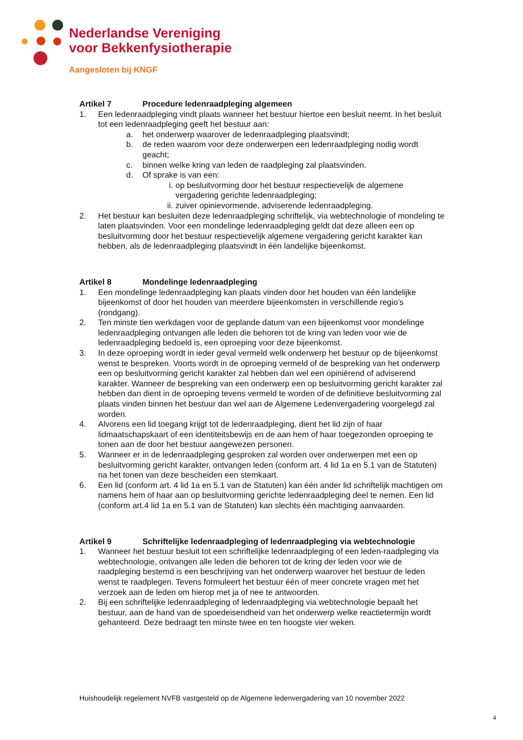Nederlandse Vereniging
voor Bekkenfysiotherapie
Aangesloten bij KNGF
Artikel 7 Procedure ledenraadpleging algemeen
1. Een ledenraadpleging vindt plaats wanneer het bestuur hiertoe een besluit neemt. In het besluit tot een ledenraadpleging geeft het bestuur aan:
a. het onderwerp waarover de ledenraadpleging plaatsvindt;
b. de reden waarom voor deze onderwerpen een ledenraadpleging nodig wordt geacht;
c. binnen welke kring van leden de raadpleging zal plaatsvinden.
d. Of sprake is van een:
i. op besluitvorming door het bestuur respectievelijk de algemene vergadering gerichte ledenraadpleging;
ii. zuiver opinievormende, adviserende ledenraadpleging.
2. Het bestuur kan besluiten deze ledenraadpleging schriftelijk, via webtechnologie of mondeling te laten plaatsvinden. Voor een mondelinge ledenraadpleging geldt dat deze alleen een op besluitvorming door het bestuur respectievelijk algemene vergadering gericht karakter kan hebben, als de ledenraadpleging plaatsvindt in één landelijke bijeenkomst.
Artikel 8 Mondelinge ledenraadpleging
1. Een mondelinge ledenraadpleging kan plaats vinden door het houden van één landelijke bijeenkomst of door het houden van meerdere bijeenkomsten in verschillende regio’s (rondgang).
2. Ten minste tien werkdagen voor de geplande datum van een bijeenkomst voor mondelinge ledenraadpleging ontvangen alle leden die behoren tot de kring van leden voor wie de ledenraadpleging bedoeld is, een oproeping voor deze bijeenkomst.
3. In deze oproeping wordt in ieder geval vermeld welk onderwerp het bestuur op de bijeenkomst wenst te bespreken. Voorts wordt in de oproeping vermeld of de bespreking van het onderwerp een op besluitvorming gericht karakter zal hebben dan wel een opiniërend of adviserend karakter. Wanneer de bespreking van een onderwerp een op besluitvorming gericht karakter zal hebben dan dient in de oproeping tevens vermeld te worden of de definitieve besluitvorming zal plaats vinden binnen het bestuur dan wel aan de Algemene Ledenvergadering voorgelegd zal worden.
4. Alvorens een lid toegang krijgt tot de ledenraadpleging, dient het lid zijn of haar lidmaatschapskaart of een identiteitsbewijs en de aan hem of haar toegezonden oproeping te tonen aan de door het bestuur aangewezen personen.
5. Wanneer er in de ledenraadpleging gesproken zal worden over onderwerpen met een op besluitvorming gericht karakter, ontvangen leden (conform art. 4 lid 1a en 5.1 van de Statuten) na het tonen van deze bescheiden een stemkaart.
6. Een lid (conform art. 4 lid 1a en 5.1 van de Statuten) kan één ander lid schriftelijk machtigen om namens hem of haar aan op besluitvorming gerichte ledenraadpleging deel te nemen. Een lid (conform art.4 lid 1a en 5.1 van de Statuten) kan slechts één machtiging aanvaarden.
Artikel 9 Schriftelijke ledenraadpleging of ledenraadpleging via webtechnologie
1. Wanneer het bestuur besluit tot een schriftelijke ledenraadpleging of een leden-raadpleging via webtechnologie, ontvangen alle leden die behoren tot de kring der leden voor wie de raadpleging bestemd is een beschrijving van het onderwerp waarover het bestuur de leden wenst te raadplegen. Tevens formuleert het bestuur één of meer concrete vragen met het verzoek aan de leden om hierop met ja of nee te antwoorden.
2. Bij een schriftelijke ledenraadpleging of ledenraadpleging via webtechnologie bepaalt het bestuur, aan de hand van de spoedeisendheid van het onderwerp welke reactietermijn wordt gehanteerd. Deze bedraagt ten minste twee en ten hoogste vier weken.
Huishoudelijk regelement NVFB vastgesteld op de Algemene ledenvergadering van 10 november 2022
4